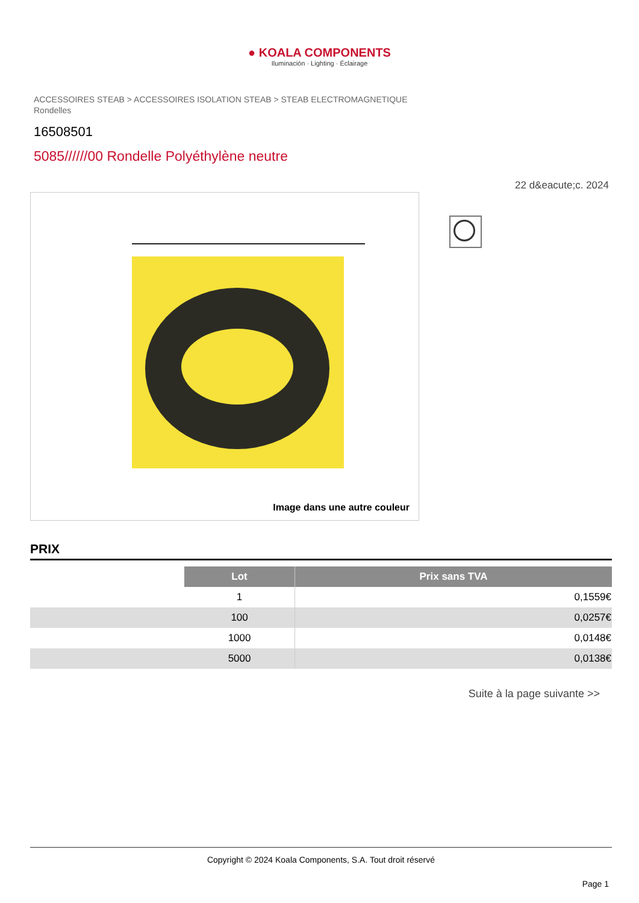● KOALA COMPONENTS
Iluminación · Lighting · Éclairage
ACCESSOIRES STEAB > ACCESSOIRES ISOLATION STEAB > STEAB ELECTROMAGNETIQUE
Rondelles
16508501
5085//////00 Rondelle Polyéthylène neutre
22 d&eacute;c. 2024
Image dans une autre couleur
PRIX
| | Lot | Prix sans TVA |
| | 1 | 0,1559€ |
| | 100 | 0,0257€ |
| | 1000 | 0,0148€ |
| | 5000 | 0,0138€ |
Suite à la page suivante >>
Copyright © 2024 Koala Components, S.A. Tout droit réservé
Page 1